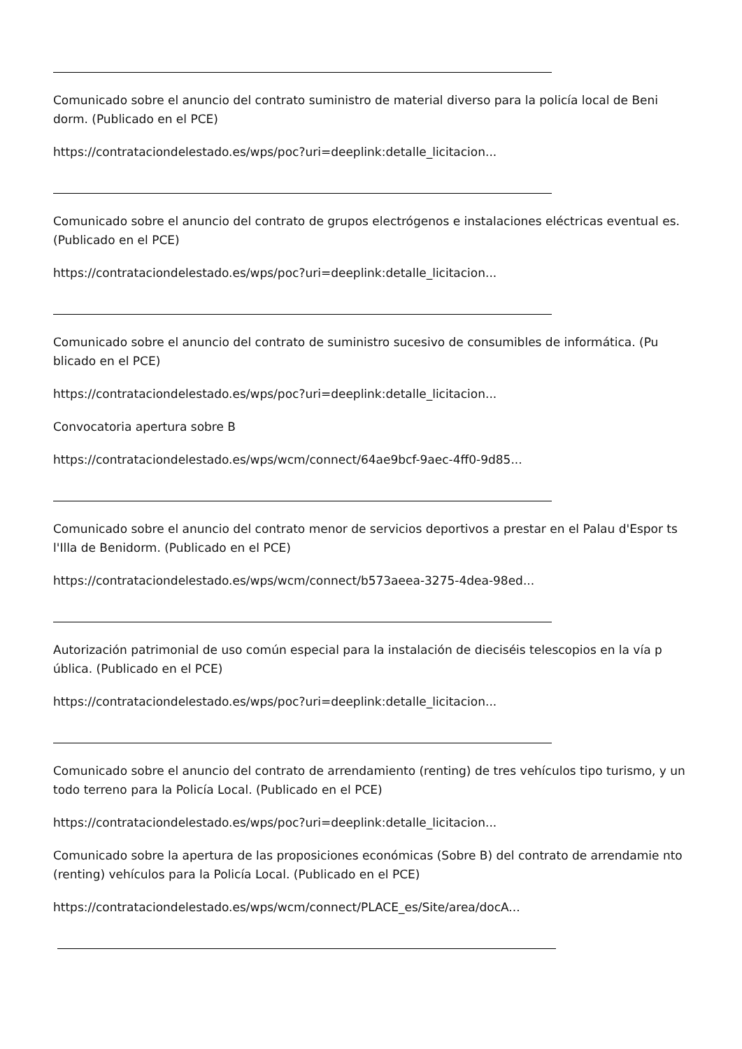Comunicado sobre el anuncio del contrato suministro de material diverso para la policía local de Beni dorm. (Publicado en el PCE)
https://contrataciondelestado.es/wps/poc?uri=deeplink:detalle_licitacion...
Comunicado sobre el anuncio del contrato de grupos electrógenos e instalaciones eléctricas eventual es. (Publicado en el PCE)
https://contrataciondelestado.es/wps/poc?uri=deeplink:detalle_licitacion...
Comunicado sobre el anuncio del contrato de suministro sucesivo de consumibles de informática. (Pu blicado en el PCE)
https://contrataciondelestado.es/wps/poc?uri=deeplink:detalle_licitacion...
Convocatoria apertura sobre B
https://contrataciondelestado.es/wps/wcm/connect/64ae9bcf-9aec-4ff0-9d85...
Comunicado sobre el anuncio del contrato menor de servicios deportivos a prestar en el Palau d'Espor ts l'Illa de Benidorm. (Publicado en el PCE)
https://contrataciondelestado.es/wps/wcm/connect/b573aeea-3275-4dea-98ed...
Autorización patrimonial de uso común especial para la instalación de dieciséis telescopios en la vía p ública. (Publicado en el PCE)
https://contrataciondelestado.es/wps/poc?uri=deeplink:detalle_licitacion...
Comunicado sobre el anuncio del contrato de arrendamiento (renting) de tres vehículos tipo turismo, y un todo terreno para la Policía Local. (Publicado en el PCE)
https://contrataciondelestado.es/wps/poc?uri=deeplink:detalle_licitacion...
Comunicado sobre la apertura de las proposiciones económicas (Sobre B) del contrato de arrendamie nto (renting) vehículos para la Policía Local. (Publicado en el PCE)
https://contrataciondelestado.es/wps/wcm/connect/PLACE_es/Site/area/docA...